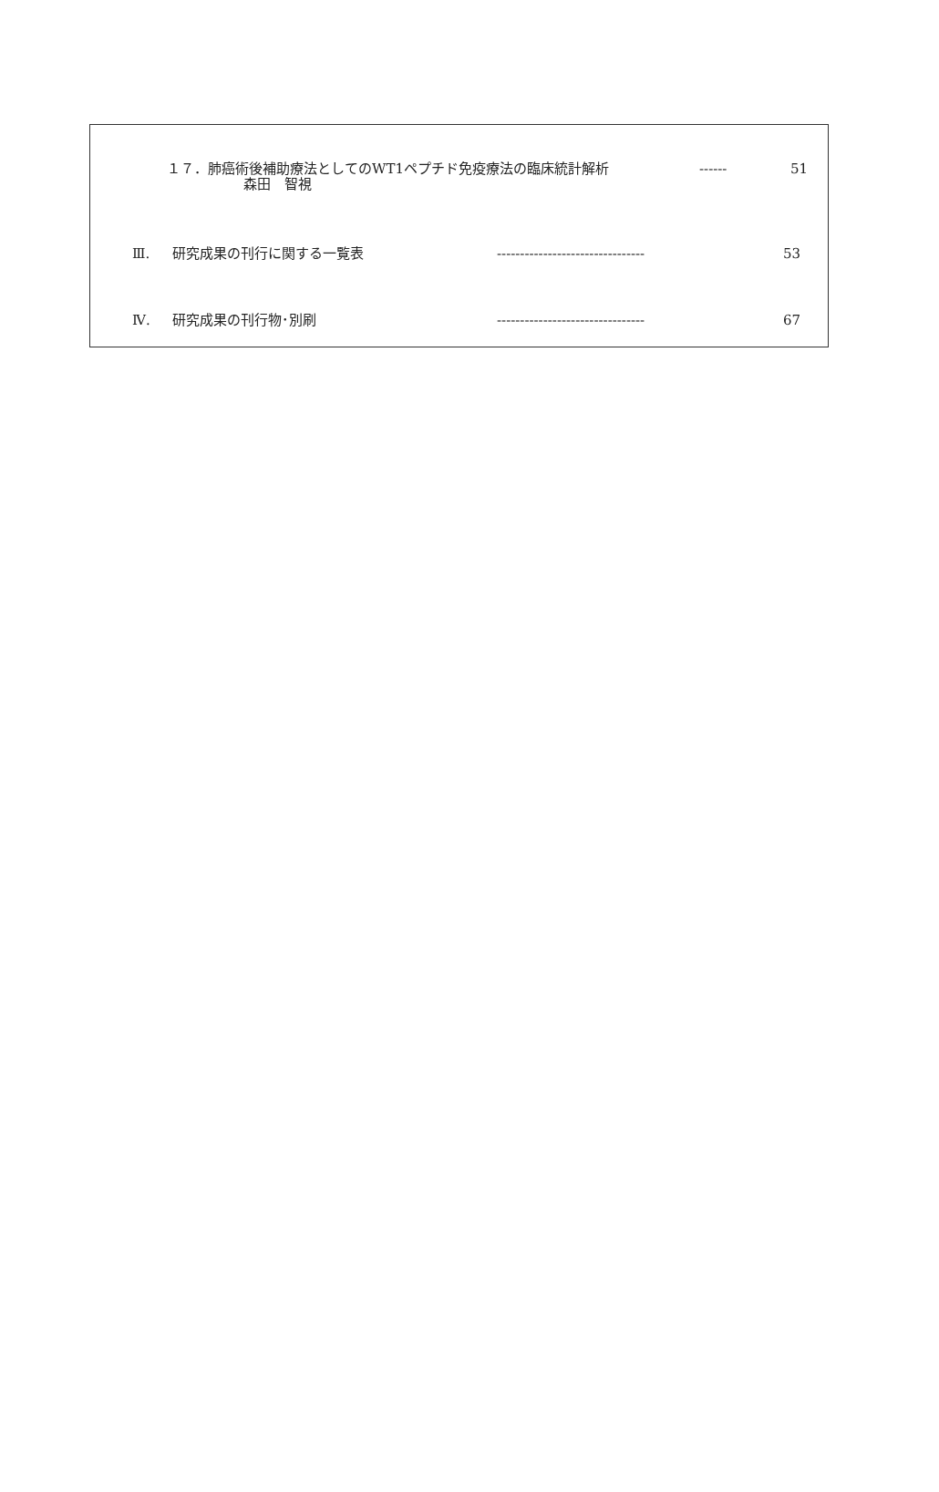１７．肺癌術後補助療法としてのWT1ペプチド免疫療法の臨床統計解析 ------ 51
森田　智視
Ⅲ. 研究成果の刊行に関する一覧表 -------------------------------- 53
Ⅳ. 研究成果の刊行物･別刷 -------------------------------- 67